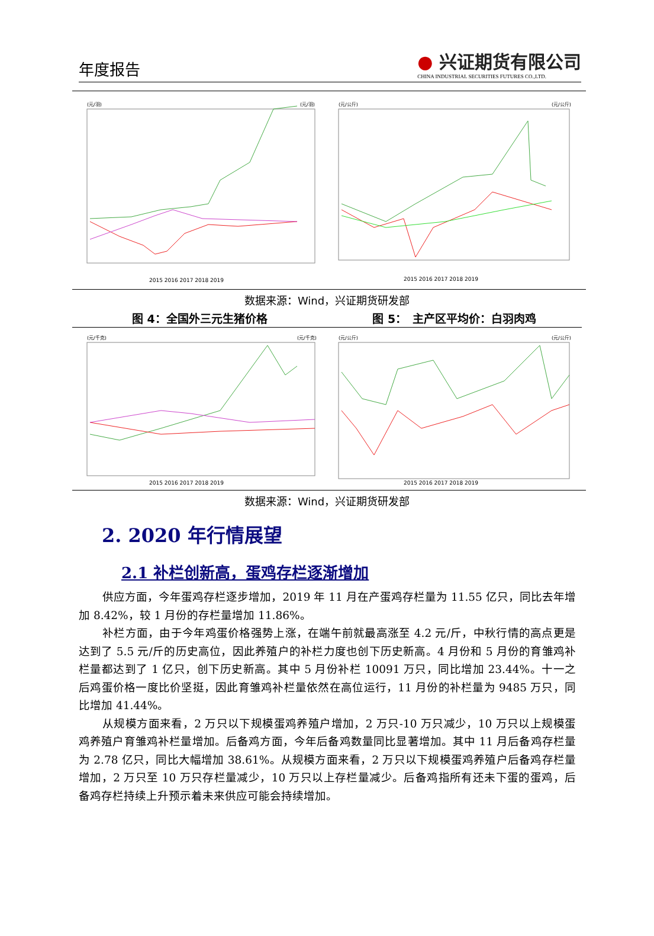年度报告
● 兴证期货有限公司
CHINA INDUSTRIAL SECURITIES FUTURES CO.,LTD.
(元/羽)
(元/羽)
2015 2016 2017 2018 2019
(元/公斤)
(元/公斤)
2015 2016 2017 2018 2019
数据来源：Wind，兴证期货研发部
图 4：全国外三元生猪价格 图 5：　主产区平均价：白羽肉鸡
(元/千克)
(元/千克)
2015 2016 2017 2018 2019
(元/公斤)
(元/公斤)
2015 2016 2017 2018 2019
数据来源：Wind，兴证期货研发部
2. 2020 年行情展望
2.1 补栏创新高，蛋鸡存栏逐渐增加
供应方面，今年蛋鸡存栏逐步增加，2019 年 11 月在产蛋鸡存栏量为 11.55 亿只，同比去年增加 8.42%，较 1 月份的存栏量增加 11.86%。
补栏方面，由于今年鸡蛋价格强势上涨，在端午前就最高涨至 4.2 元/斤，中秋行情的高点更是达到了 5.5 元/斤的历史高位，因此养殖户的补栏力度也创下历史新高。4 月份和 5 月份的育雏鸡补栏量都达到了 1 亿只，创下历史新高。其中 5 月份补栏 10091 万只，同比增加 23.44%。十一之后鸡蛋价格一度比价坚挺，因此育雏鸡补栏量依然在高位运行，11 月份的补栏量为 9485 万只，同比增加 41.44%。
从规模方面来看，2 万只以下规模蛋鸡养殖户增加，2 万只-10 万只减少，10 万只以上规模蛋鸡养殖户育雏鸡补栏量增加。后备鸡方面，今年后备鸡数量同比显著增加。其中 11 月后备鸡存栏量为 2.78 亿只，同比大幅增加 38.61%。从规模方面来看，2 万只以下规模蛋鸡养殖户后备鸡存栏量增加，2 万只至 10 万只存栏量减少，10 万只以上存栏量减少。后备鸡指所有还未下蛋的蛋鸡，后备鸡存栏持续上升预示着未来供应可能会持续增加。